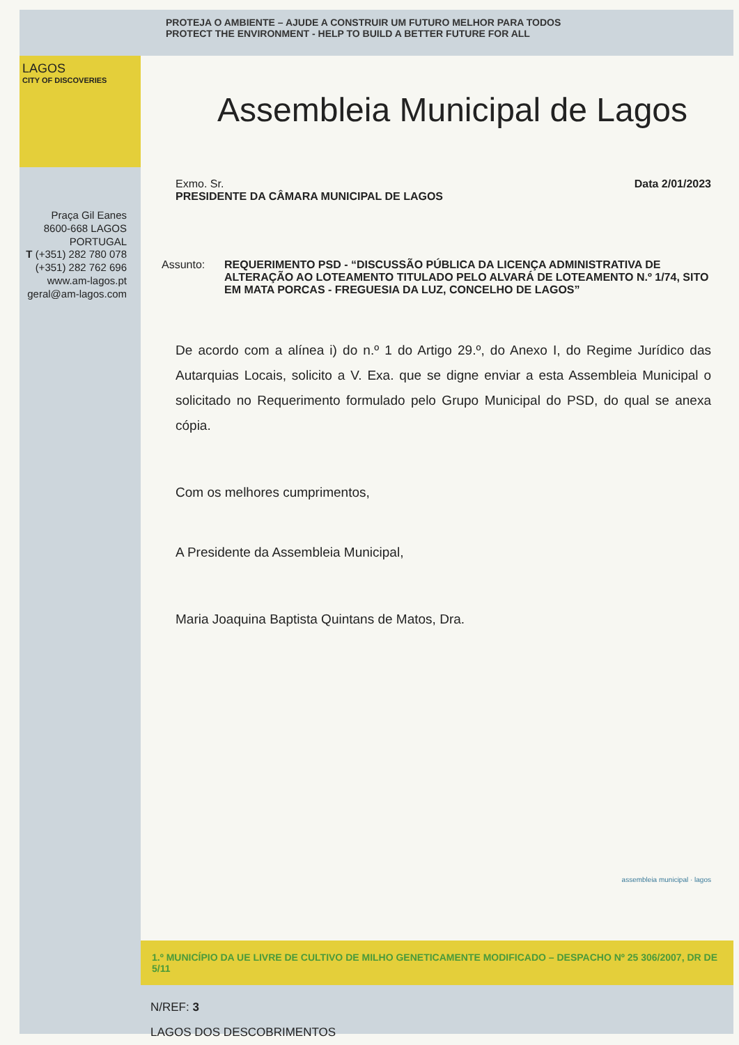PROTEJA O AMBIENTE – AJUDE A CONSTRUIR UM FUTURO MELHOR PARA TODOS
PROTECT THE ENVIRONMENT - HELP TO BUILD A BETTER FUTURE FOR ALL
LAGOS
CITY OF DISCOVERIES
Praça Gil Eanes
8600-668 LAGOS
PORTUGAL
T (+351) 282 780 078
(+351) 282 762 696
www.am-lagos.pt
geral@am-lagos.com
Assembleia Municipal de Lagos
Exmo. Sr.
PRESIDENTE DA CÂMARA MUNICIPAL DE LAGOS
Data 2/01/2023
Assunto: REQUERIMENTO PSD - “DISCUSSÃO PÚBLICA DA LICENÇA ADMINISTRATIVA DE ALTERAÇÃO AO LOTEAMENTO TITULADO PELO ALVARÁ DE LOTEAMENTO N.º 1/74, SITO EM MATA PORCAS - FREGUESIA DA LUZ, CONCELHO DE LAGOS”
De acordo com a alínea i) do n.º 1 do Artigo 29.º, do Anexo I, do Regime Jurídico das Autarquias Locais, solicito a V. Exa. que se digne enviar a esta Assembleia Municipal o solicitado no Requerimento formulado pelo Grupo Municipal do PSD, do qual se anexa cópia.
Com os melhores cumprimentos,
A Presidente da Assembleia Municipal,
Maria Joaquina Baptista Quintans de Matos, Dra.
assembleia municipal · lagos
1.º MUNICÍPIO DA UE LIVRE DE CULTIVO DE MILHO GENETICAMENTE MODIFICADO – DESPACHO Nº 25 306/2007, DR DE 5/11
N/REF: 3
LAGOS DOS DESCOBRIMENTOS